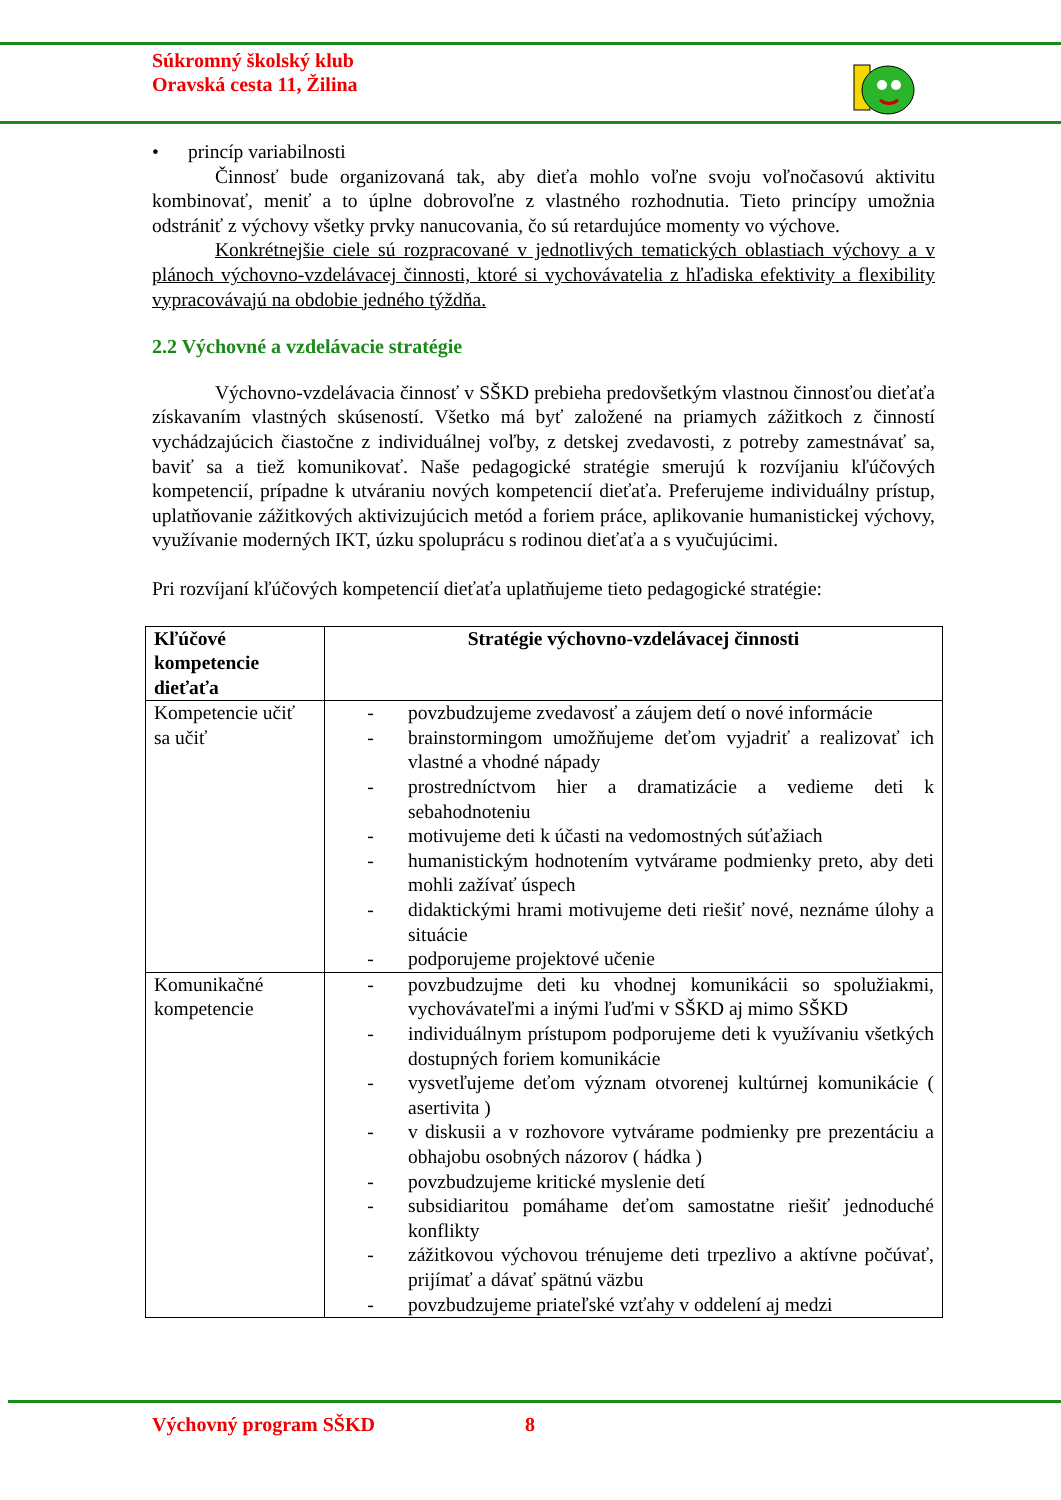Súkromný školský klub
Oravská cesta 11, Žilina
• princíp variabilnosti
Činnosť bude organizovaná tak, aby dieťa mohlo voľne svoju voľnočasovú aktivitu kombinovať, meniť a to úplne dobrovoľne z vlastného rozhodnutia. Tieto princípy umožnia odstrániť z výchovy všetky prvky nanucovania, čo sú retardujúce momenty vo výchove.
Konkrétnejšie ciele sú rozpracované v jednotlivých tematických oblastiach výchovy a v plánoch výchovno-vzdelávacej činnosti, ktoré si vychovávatelia z hľadiska efektivity a flexibility vypracovávajú na obdobie jedného týždňa.
2.2 Výchovné a vzdelávacie stratégie
Výchovno-vzdelávacia činnosť v SŠKD prebieha predovšetkým vlastnou činnosťou dieťaťa získavaním vlastných skúseností. Všetko má byť založené na priamych zážitkoch z činností vychádzajúcich čiastočne z individuálnej voľby, z detskej zvedavosti, z potreby zamestnávať sa, baviť sa a tiež komunikovať. Naše pedagogické stratégie smerujú k rozvíjaniu kľúčových kompetencií, prípadne k utváraniu nových kompetencií dieťaťa. Preferujeme individuálny prístup, uplatňovanie zážitkových aktivizujúcich metód a foriem práce, aplikovanie humanistickej výchovy, využívanie moderných IKT, úzku spoluprácu s rodinou dieťaťa a s vyučujúcimi.
Pri rozvíjaní kľúčových kompetencií dieťaťa uplatňujeme tieto pedagogické stratégie:
| Kľúčové kompetencie dieťaťa | Stratégie výchovno-vzdelávacej činnosti |
| --- | --- |
| Kompetencie učiť sa učiť | - povzbudzujeme zvedavosť a záujem detí o nové informácie - brainstormingom umožňujeme deťom vyjadriť a realizovať ich vlastné a vhodné nápady - prostredníctvom hier a dramatizácie a vedieme deti k sebahodnoteniu - motivujeme deti k účasti na vedomostných súťažiach - humanistickým hodnotením vytvárame podmienky preto, aby deti mohli zažívať úspech - didaktickými hrami motivujeme deti riešiť nové, neznáme úlohy a situácie - podporujeme projektové učenie |
| Komunikačné kompetencie | - povzbudzujme deti ku vhodnej komunikácii so spolužiakmi, vychovávateľmi a inými ľuďmi v SŠKD aj mimo SŠKD - individuálnym prístupom podporujeme deti k využívaniu všetkých dostupných foriem komunikácie - vysvetľujeme deťom význam otvorenej kultúrnej komunikácie ( asertivita ) - v diskusii a v rozhovore vytvárame podmienky pre prezentáciu a obhajobu osobných názorov ( hádka ) - povzbudzujeme kritické myslenie detí - subsidiaritou pomáhame deťom samostatne riešiť jednoduché konflikty - zážitkovou výchovou trénujeme deti trpezlivo a aktívne počúvať, prijímať a dávať spätnú väzbu - povzbudzujeme priateľské vzťahy v oddelení aj medzi |
Výchovný program SŠKD 8